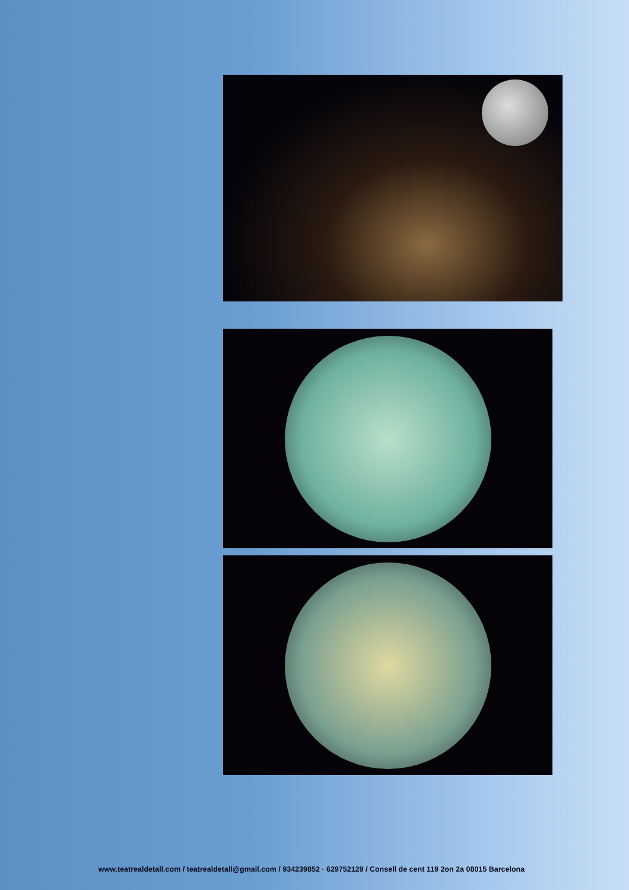www.teatrealdetall.com / teatrealdetall@gmail.com / 934239852 · 629752129 / Consell de cent 119 2on 2a 08015 Barcelona